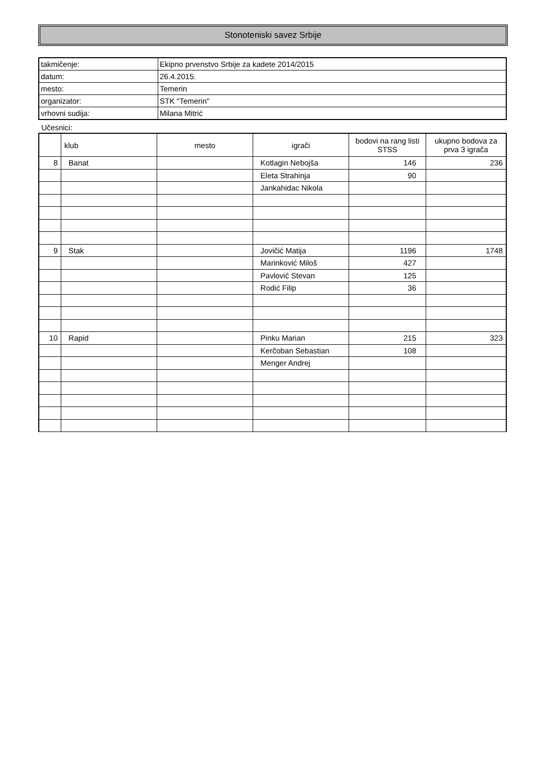Stonoteniski savez Srbije
| takmičenje: | Ekipno prvenstvo Srbije za kadete 2014/2015 |
| datum: | 26.4.2015. |
| mesto: | Temerin |
| organizator: | STK "Temerin" |
| vrhovni sudija: | Milana Mitrić |
Učesnici:
| | klub | mesto | igrači | bodovi na rang listi STSS | ukupno bodova za prva 3 igrača |
| --- | --- | --- | --- | --- | --- |
| 8 | Banat | | Kotlagin Nebojša | 146 | 236 |
| | | | Eleta Strahinja | 90 | |
| | | | Jankahidac Nikola | | |
| 9 | Stak | | Jovičić Matija | 1196 | 1748 |
| | | | Marinković Miloš | 427 | |
| | | | Pavlović Stevan | 125 | |
| | | | Rodić Filip | 36 | |
| 10 | Rapid | | Pinku Marian | 215 | 323 |
| | | | Kerčoban Sebastian | 108 | |
| | | | Menger Andrej | | |